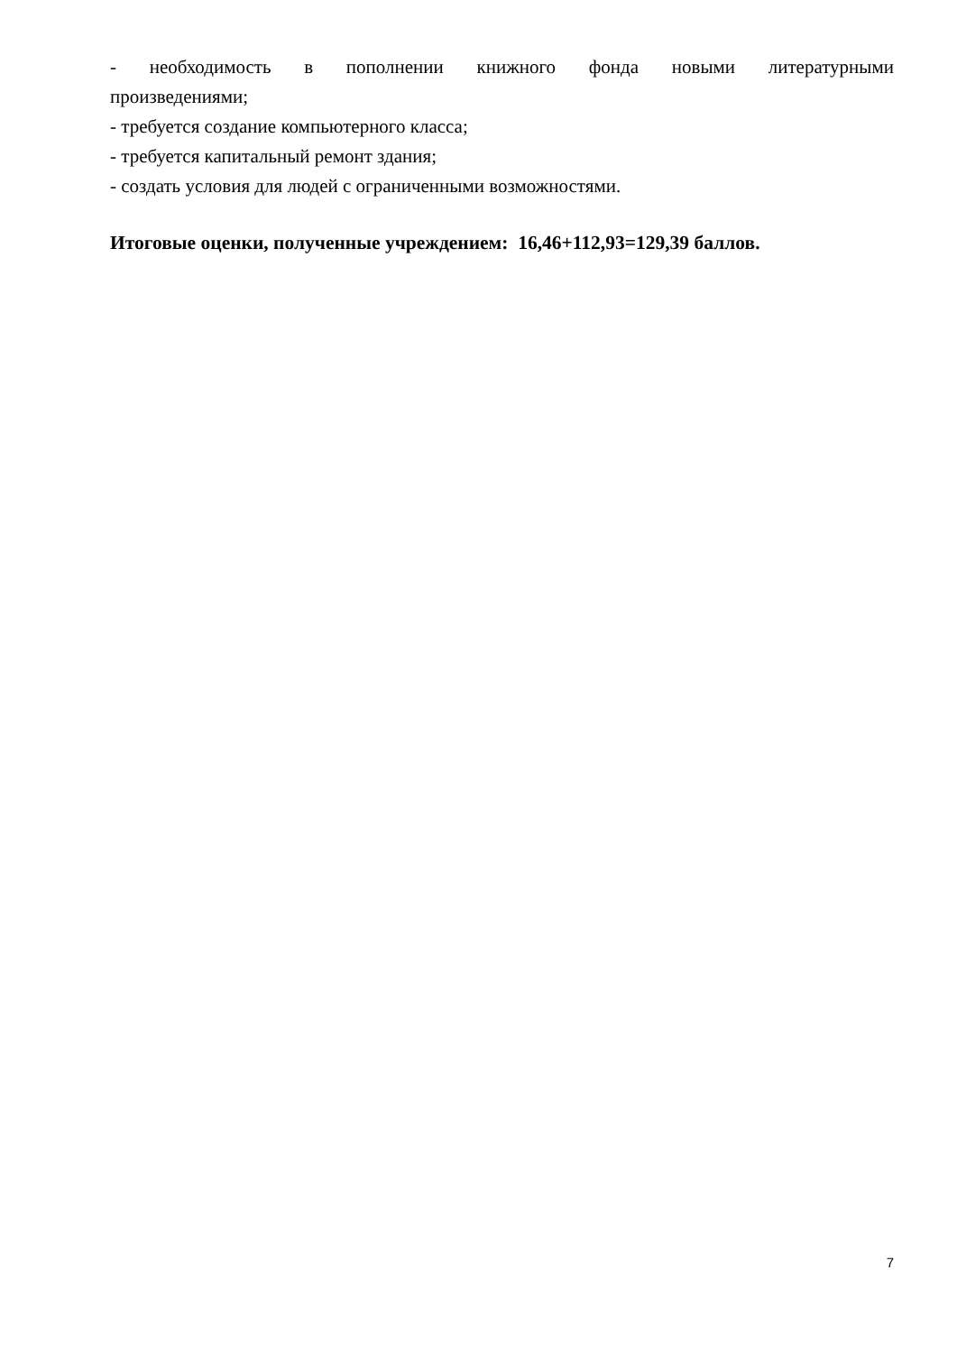- необходимость в пополнении книжного фонда новыми литературными
произведениями;
- требуется создание компьютерного класса;
- требуется капитальный ремонт здания;
- создать условия для людей с ограниченными возможностями.
Итоговые оценки, полученные учреждением: 16,46+112,93=129,39 баллов.
7